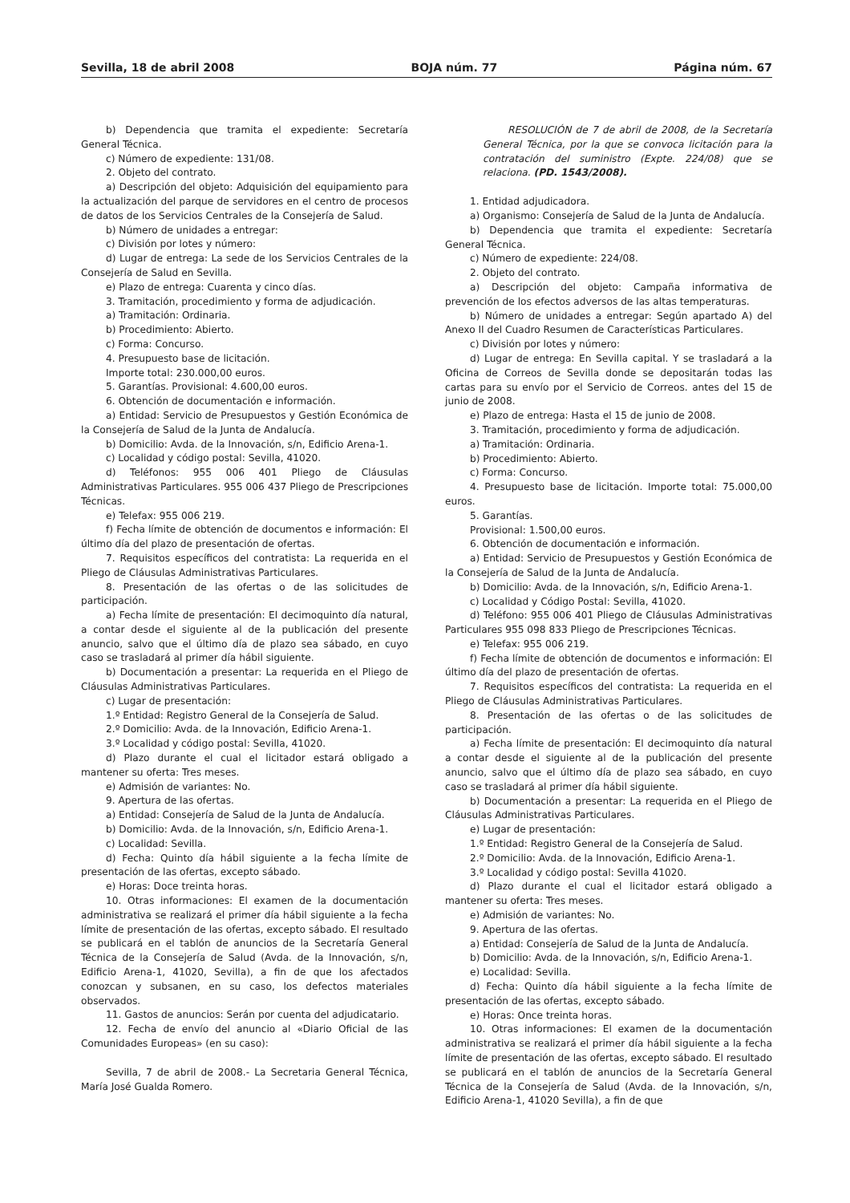Sevilla, 18 de abril 2008 BOJA núm. 77 Página núm. 67
b) Dependencia que tramita el expediente: Secretaría General Técnica.
c) Número de expediente: 131/08.
2. Objeto del contrato.
a) Descripción del objeto: Adquisición del equipamiento para la actualización del parque de servidores en el centro de procesos de datos de los Servicios Centrales de la Consejería de Salud.
b) Número de unidades a entregar:
c) División por lotes y número:
d) Lugar de entrega: La sede de los Servicios Centrales de la Consejería de Salud en Sevilla.
e) Plazo de entrega: Cuarenta y cinco días.
3. Tramitación, procedimiento y forma de adjudicación.
a) Tramitación: Ordinaria.
b) Procedimiento: Abierto.
c) Forma: Concurso.
4. Presupuesto base de licitación.
Importe total: 230.000,00 euros.
5. Garantías. Provisional: 4.600,00 euros.
6. Obtención de documentación e información.
a) Entidad: Servicio de Presupuestos y Gestión Económica de la Consejería de Salud de la Junta de Andalucía.
b) Domicilio: Avda. de la Innovación, s/n, Edificio Arena-1.
c) Localidad y código postal: Sevilla, 41020.
d) Teléfonos: 955 006 401 Pliego de Cláusulas Administrativas Particulares. 955 006 437 Pliego de Prescripciones Técnicas.
e) Telefax: 955 006 219.
f) Fecha límite de obtención de documentos e información: El último día del plazo de presentación de ofertas.
7. Requisitos específicos del contratista: La requerida en el Pliego de Cláusulas Administrativas Particulares.
8. Presentación de las ofertas o de las solicitudes de participación.
a) Fecha límite de presentación: El decimoquinto día natural, a contar desde el siguiente al de la publicación del presente anuncio, salvo que el último día de plazo sea sábado, en cuyo caso se trasladará al primer día hábil siguiente.
b) Documentación a presentar: La requerida en el Pliego de Cláusulas Administrativas Particulares.
c) Lugar de presentación:
1.º Entidad: Registro General de la Consejería de Salud.
2.º Domicilio: Avda. de la Innovación, Edificio Arena-1.
3.º Localidad y código postal: Sevilla, 41020.
d) Plazo durante el cual el licitador estará obligado a mantener su oferta: Tres meses.
e) Admisión de variantes: No.
9. Apertura de las ofertas.
a) Entidad: Consejería de Salud de la Junta de Andalucía.
b) Domicilio: Avda. de la Innovación, s/n, Edificio Arena-1.
c) Localidad: Sevilla.
d) Fecha: Quinto día hábil siguiente a la fecha límite de presentación de las ofertas, excepto sábado.
e) Horas: Doce treinta horas.
10. Otras informaciones: El examen de la documentación administrativa se realizará el primer día hábil siguiente a la fecha límite de presentación de las ofertas, excepto sábado. El resultado se publicará en el tablón de anuncios de la Secretaría General Técnica de la Consejería de Salud (Avda. de la Innovación, s/n, Edificio Arena-1, 41020, Sevilla), a fin de que los afectados conozcan y subsanen, en su caso, los defectos materiales observados.
11. Gastos de anuncios: Serán por cuenta del adjudicatario.
12. Fecha de envío del anuncio al «Diario Oficial de las Comunidades Europeas» (en su caso):
Sevilla, 7 de abril de 2008.- La Secretaria General Técnica, María José Gualda Romero.
RESOLUCIÓN de 7 de abril de 2008, de la Secretaría General Técnica, por la que se convoca licitación para la contratación del suministro (Expte. 224/08) que se relaciona. (PD. 1543/2008).
1. Entidad adjudicadora.
a) Organismo: Consejería de Salud de la Junta de Andalucía.
b) Dependencia que tramita el expediente: Secretaría General Técnica.
c) Número de expediente: 224/08.
2. Objeto del contrato.
a) Descripción del objeto: Campaña informativa de prevención de los efectos adversos de las altas temperaturas.
b) Número de unidades a entregar: Según apartado A) del Anexo II del Cuadro Resumen de Características Particulares.
c) División por lotes y número:
d) Lugar de entrega: En Sevilla capital. Y se trasladará a la Oficina de Correos de Sevilla donde se depositarán todas las cartas para su envío por el Servicio de Correos. antes del 15 de junio de 2008.
e) Plazo de entrega: Hasta el 15 de junio de 2008.
3. Tramitación, procedimiento y forma de adjudicación.
a) Tramitación: Ordinaria.
b) Procedimiento: Abierto.
c) Forma: Concurso.
4. Presupuesto base de licitación. Importe total: 75.000,00 euros.
5. Garantías.
Provisional: 1.500,00 euros.
6. Obtención de documentación e información.
a) Entidad: Servicio de Presupuestos y Gestión Económica de la Consejería de Salud de la Junta de Andalucía.
b) Domicilio: Avda. de la Innovación, s/n, Edificio Arena-1.
c) Localidad y Código Postal: Sevilla, 41020.
d) Teléfono: 955 006 401 Pliego de Cláusulas Administrativas Particulares 955 098 833 Pliego de Prescripciones Técnicas.
e) Telefax: 955 006 219.
f) Fecha límite de obtención de documentos e información: El último día del plazo de presentación de ofertas.
7. Requisitos específicos del contratista: La requerida en el Pliego de Cláusulas Administrativas Particulares.
8. Presentación de las ofertas o de las solicitudes de participación.
a) Fecha límite de presentación: El decimoquinto día natural a contar desde el siguiente al de la publicación del presente anuncio, salvo que el último día de plazo sea sábado, en cuyo caso se trasladará al primer día hábil siguiente.
b) Documentación a presentar: La requerida en el Pliego de Cláusulas Administrativas Particulares.
e) Lugar de presentación:
1.º Entidad: Registro General de la Consejería de Salud.
2.º Domicilio: Avda. de la Innovación, Edificio Arena-1.
3.º Localidad y código postal: Sevilla 41020.
d) Plazo durante el cual el licitador estará obligado a mantener su oferta: Tres meses.
e) Admisión de variantes: No.
9. Apertura de las ofertas.
a) Entidad: Consejería de Salud de la Junta de Andalucía.
b) Domicilio: Avda. de la Innovación, s/n, Edificio Arena-1.
e) Localidad: Sevilla.
d) Fecha: Quinto día hábil siguiente a la fecha límite de presentación de las ofertas, excepto sábado.
e) Horas: Once treinta horas.
10. Otras informaciones: El examen de la documentación administrativa se realizará el primer día hábil siguiente a la fecha límite de presentación de las ofertas, excepto sábado. El resultado se publicará en el tablón de anuncios de la Secretaría General Técnica de la Consejería de Salud (Avda. de la Innovación, s/n, Edificio Arena-1, 41020 Sevilla), a fin de que